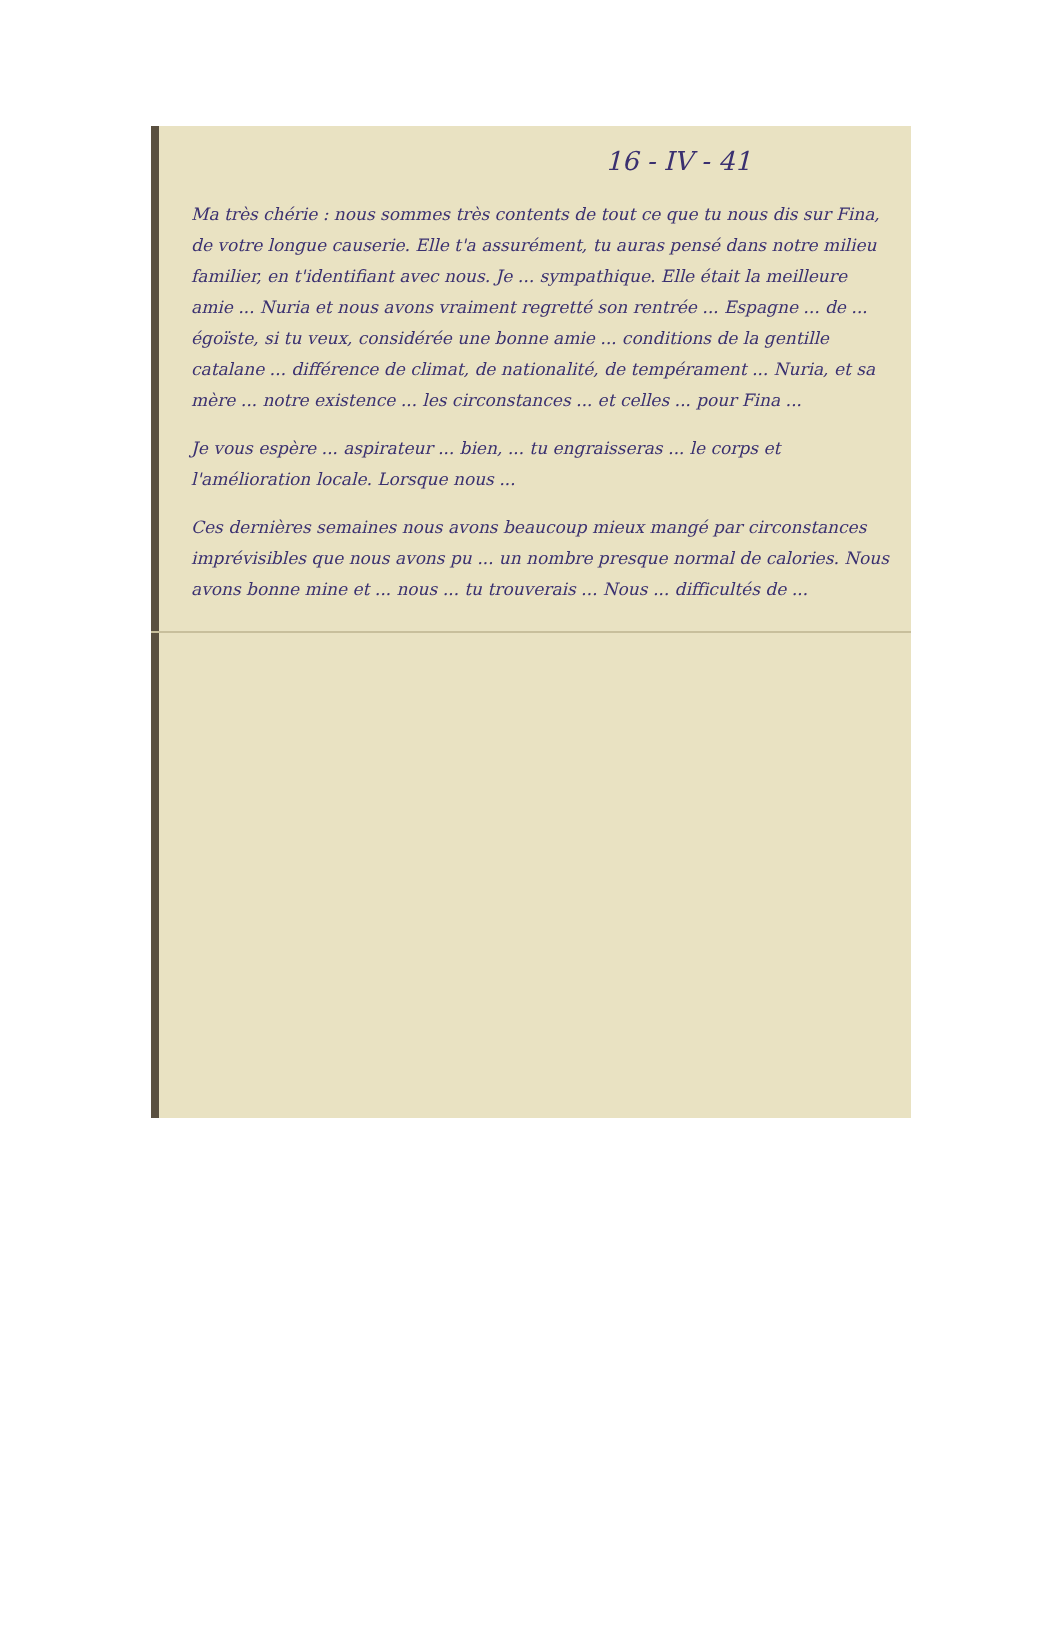16 - IV - 41
Ma très chérie : nous sommes très contents de tout ce que tu nous dis sur Fina, de votre longue causerie. Elle t'a assurément, tu auras pensé dans notre milieu familier, en t'identifiant avec nous. Je ... sympathique. Elle était la meilleure amie ... Nuria et nous avons vraiment regretté son rentrée ... Espagne ... de ... égoïste, si tu veux, considérée une bonne amie ... conditions de la gentille catalane ... différence de climat, de nationalité, de tempérament ... Nuria, et sa mère ... notre existence ... les circonstances ... et celles ... pour Fina ...
Je vous espère ... aspirateur ... bien, ... tu engraisseras ... le corps et l'amélioration locale. Lorsque nous ...
Ces dernières semaines nous avons beaucoup mieux mangé par circonstances imprévisibles que nous avons pu ... un nombre presque normal de calories. Nous avons bonne mine et ... nous ... tu trouverais ... Nous ... difficultés de ...